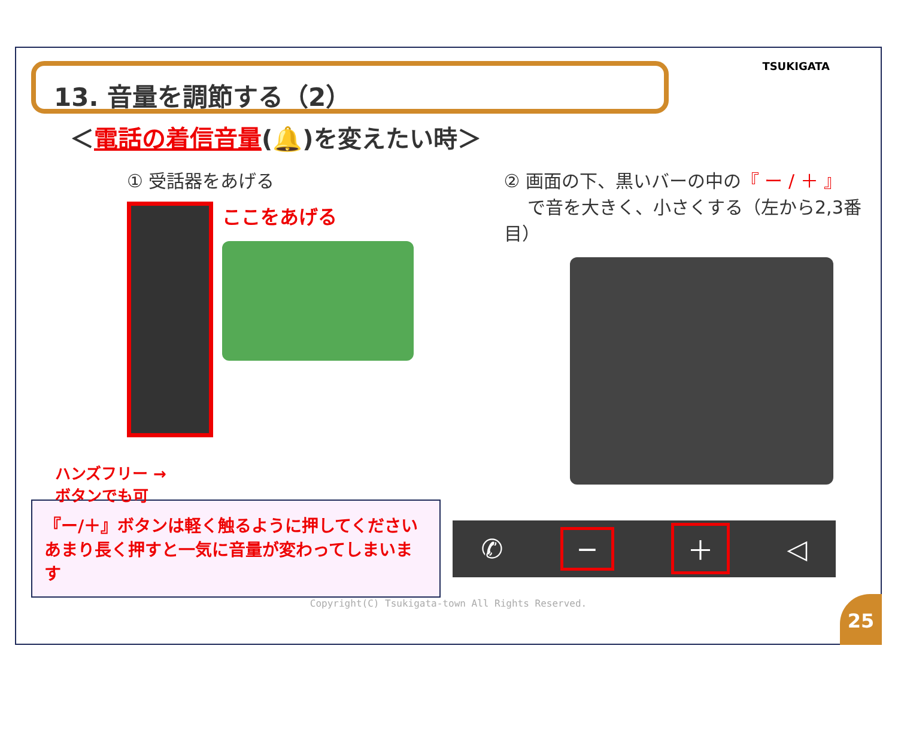TSUKIGATA
13. 音量を調節する（2）
＜電話の着信音量(🔔)を変えたい時＞
① 受話器をあげる
ここをあげる
ハンズフリー →
ボタンでも可
② 画面の下、黒いバーの中の『 ー / ＋ 』
　 で音を大きく、小さくする（左から2,3番目）
『ー/＋』ボタンは軽く触るように押してください
あまり長く押すと一気に音量が変わってしまいます
✆ − ＋ ◁
Copyright(C) Tsukigata-town All Rights Reserved.
25